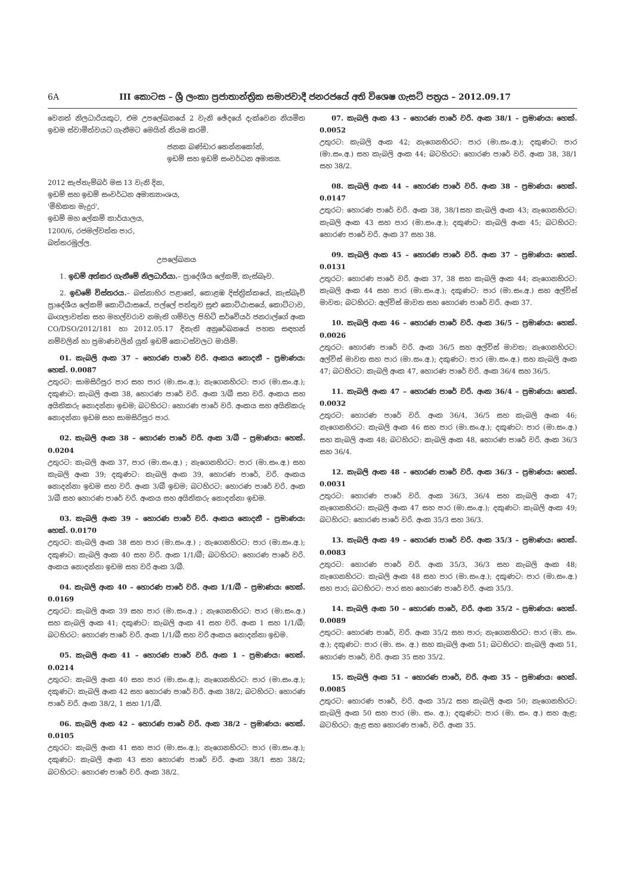6A III කොටස – ශ්‍රී ලංකා ප්‍රජාතාන්ත්‍රික සමාජවාදී ජනරජයේ අති විශෙෂ ගැසට් පත්‍රය – 2012.09.17
වෙනත් නිලධාරියකුට, එම උපලේඛනයේ 2 වැනි ඡේදයේ දැක්වෙන නියමිත ඉඩම ස්වාමිත්වයට ගැනීමට මෙයින් නියම කරමි.
ජනක බණ්ඩාර තෙන්නකෝන්,
ඉඩම් සහ ඉඩම් සංවර්ධන අමාත්‍ය.
2012 සැප්තැම්බර් මස 13 වැනි දින,
ඉඩම් සහ ඉඩම් සංවර්ධන අමාත්‍යාංශය,
'මිහිකත මැදුර',
ඉඩම් මහ ලේකම් කාර්යාලය,
1200/6, රජමල්වත්ත පාර,
බත්තරමුල්ල.
උපලේඛනය
1. ඉඩම් අත්කර ගැනීමේ නිලධාරියා.– ප්‍රාදේශීය ලේකම්, කැස්බෑව.
2. ඉඩමේ විස්තරය.– බස්නාහිර පළාතේ, කොළඹ දිස්ත්‍රික්කයේ, කැස්බෑව් ප්‍රාදේශීය ලේකම් කොට්ඨාසයේ, පල්ලේ පත්තුව සුළු කොට්ඨාසයේ, කොට්ටාව, බංගලාවත්ත සහ මහල්වරාව නමැති ගම්වල පිහිටි සර්වේයර් ජනරාල්ගේ අංක CO/DSO/2012/181 හා 2012.05.17 දිනැති අනුරේඛනයේ පහත සඳහන් නම්වලින් හා ප්‍රමාණවලින් යුත් ඉඩම් කොටස්වලට මායිම්:
01. කැබලි අංක 37 – හොරණ පාරේ වරි. අංකය නොදනී – ප්‍රමාණය: හෙක්. 0.0087
උතුරට: සාමසිරිපුර පාර සහ පාර (මා.සං.අ.); නැගෙනහිරට: පාර (මා.සං.අ.); දකුණට: කැබලි අංක 38, හොරණ පාරේ වරි. අංක 3/බී සහ වරි. අංකය සහ අයිතිකරු නොදන්නා ඉඩම; බටහිරට: හොරණ පාරේ වරි. අංකය සහ අයිතිකරු නොදන්නා ඉඩම සහ සාමසිරිපුර පාර.
02. කැබලි අංක 38 – හොරණ පාරේ වරි. අංක 3/බී – ප්‍රමාණය: හෙක්. 0.0204
උතුරට: කැබලි අංක 37, පාර (මා.සං.අ.) ; නැගෙනහිරට: පාර (මා.සං.අ.) සහ කැබලි අංක 39; දකුණට: කැබලි අංක 39, හොරණ පාරේ, වරි. අංකය නොදන්නා ඉඩම සහ වරි. අංක 3/බී ඉඩම; බටහිරට: හොරණ පාරේ වරි. අංක 3/බී සහ හොරණ පාරේ වරි. අංකය සහ අයිතිකරු නොදන්නා ඉඩම.
03. කැබලි අංක 39 – හොරණ පාරේ වරි. අංකය නොදනී – ප්‍රමාණය: හෙක්. 0.0170
උතුරට: කැබලි අංක 38 සහ පාර (මා.සං.අ.) ; නැගෙනහිරට: පාර (මා.සං.අ.); දකුණට: කැබලි අංක 40 සහ වරි. අංක 1/1/බී; බටහිරට: හොරණ පාරේ වරි. අංකය නොදන්නා ඉඩම සහ වරි අංක 3/බී.
04. කැබලි අංක 40 – හොරණ පාරේ වරි. අංක 1/1/බී – ප්‍රමාණය: හෙක්. 0.0169
උතුරට: කැබලි අංක 39 සහ පාර (මා.සං.අ.) ; නැගෙනහිරට: පාර (මා.සං.අ.) සහ කැබලි අංක 41; දකුණට: කැබලි අංක 41 සහ වරි. අංක 1 සහ 1/1/බී; බටහිරට: හොරණ පාරේ වරි. අංක 1/1/බී සහ වරි අංකය නොදන්නා ඉඩම.
05. කැබලි අංක 41 – හොරණ පාරේ වරි. අංක 1 – ප්‍රමාණය: හෙක්. 0.0214
උතුරට: කැබලි අංක 40 සහ පාර (මා.සං.අ.); නැගෙනහිරට: පාර (මා.සං.අ.); දකුණට: කැබලි අංක 42 සහ හොරණ පාරේ වරි. අංක 38/2; බටහිරට: හොරණ පාරේ වරි. අංක 38/2, 1 සහ 1/1/බී.
06. කැබලි අංක 42 – හොරණ පාරේ වරි. අංක 38/2 – ප්‍රමාණය: හෙක්. 0.0105
උතුරට: කැබලි අංක 41 සහ පාර (මා.සං.අ.); නැගෙනහිරට: පාර (මා.සං.අ.); දකුණට: කැබලි අංක 43 සහ හොරණ පාරේ වරි. අංක 38/1 සහ 38/2; බටහිරට: හොරණ පාරේ වරි. අංක 38/2.
07. කැබලි අංක 43 – හොරණ පාරේ වරි. අංක 38/1 – ප්‍රමාණය: හෙක්. 0.0052
උතුරට: කැබලි අංක 42; නැගෙනහිරට: පාර (මා.සං.අ.); දකුණට: පාර (මා.සං.අ.) සහ කැබලි අංක 44; බටහිරට: හොරණ පාරේ වරි. අංක 38, 38/1 සහ 38/2.
08. කැබලි අංක 44 – හොරණ පාරේ වරි. අංක 38 – ප්‍රමාණය: හෙක්. 0.0147
උතුරට: හොරණ පාරේ වරි. අංක 38, 38/1සහ කැබලි අංක 43; නැගෙනහිරට: කැබලි අංක 43 සහ පාර (මා.සං.අ.); දකුණට: කැබලි අංක 45; බටහිරට: හොරණ පාරේ වරි. අංක 37 සහ 38.
09. කැබලි අංක 45 – හොරණ පාරේ වරි. අංක 37 – ප්‍රමාණය: හෙක්. 0.0131
උතුරට: හොරණ පාරේ වරි. අංක 37, 38 සහ කැබලි අංක 44; නැගෙනහිරට: කැබලි අංක 44 සහ පාර (මා.සං.අ.); දකුණට: පාර (මා.සං.අ.) සහ අල්විස් මාවත; බටහිරට: අල්විස් මාවත සහ හොරණ පාරේ වරි. අංක 37.
10. කැබලි අංක 46 – හොරණ පාරේ වරි. අංක 36/5 – ප්‍රමාණය: හෙක්. 0.0026
උතුරට: හොරණ පාරේ වරි. අංක 36/5 සහ අල්විස් මාවත; නැගෙනහිරට: අල්විස් මාවත සහ පාර (මා.සං.අ.); දකුණට: පාර (මා.සං.අ.) සහ කැබලි අංක 47; බටහිරට: කැබලි අංක 47, හොරණ පාරේ වරි. අංක 36/4 සහ 36/5.
11. කැබලි අංක 47 – හොරණ පාරේ වරි. අංක 36/4 – ප්‍රමාණය: හෙක්. 0.0032
උතුරට: හොරණ පාරේ වරි. අංක 36/4, 36/5 සහ කැබලි අංක 46; නැගෙනහිරට: කැබලි අංක 46 සහ පාර (මා.සං.අ.); දකුණට: පාර (මා.සං.අ.) සහ කැබලි අංක 48; බටහිරට: කැබලි අංක 48, හොරණ පාරේ වරි. අංක 36/3 සහ 36/4.
12. කැබලි අංක 48 – හොරණ පාරේ වරි. අංක 36/3 – ප්‍රමාණය: හෙක්. 0.0031
උතුරට: හොරණ පාරේ වරි. අංක 36/3, 36/4 සහ කැබලි අංක 47; නැගෙනහිරට: කැබලි අංක 47 සහ පාර (මා.සං.අ.); දකුණට: කැබලි අංක 49; බටහිරට: හොරණ පාරේ වරි. අංක 35/3 සහ 36/3.
13. කැබලි අංක 49 – හොරණ පාරේ වරි. අංක 35/3 – ප්‍රමාණය: හෙක්. 0.0083
උතුරට: හොරණ පාරේ වරි. අංක 35/3, 36/3 සහ කැබලි අංක 48; නැගෙනහිරට: කැබලි අංක 48 සහ පාර (මා.සං.අ.); දකුණට: පාර (මා.සං.අ.) සහ පාර; බටහිරට: පාර සහ හොරණ පාරේ වරි. අංක 35/3.
14. කැබලි අංක 50 – හොරණ පාරේ, වරි. අංක 35/2 – ප්‍රමාණය: හෙක්. 0.0089
උතුරට: හොරණ පාරේ, වරි. අංක 35/2 සහ පාර; නැගෙනහිරට: පාර (මා. සං. අ.); දකුණට: පාර (මා. සං. අ.) සහ කැබලි අංක 51; බටහිරට: කැබලි අංක 51, හොරණ පාරේ, වරි. අංක 35 සහ 35/2.
15. කැබලි අංක 51 – හොරණ පාරේ, වරි. අංක 35 – ප්‍රමාණය: හෙක්. 0.0085
උතුරට: හොරණ පාරේ, වරි. අංක 35/2 සහ කැබලි අංක 50; නැගෙනහිරට: කැබලි අංක 50 සහ පාර (මා. සං. අ.); දකුණට: පාර (මා. සං. අ.) සහ ඇළ; බටහිරට: ඇළ සහ හොරණ පාරේ, වරි. අංක 35.